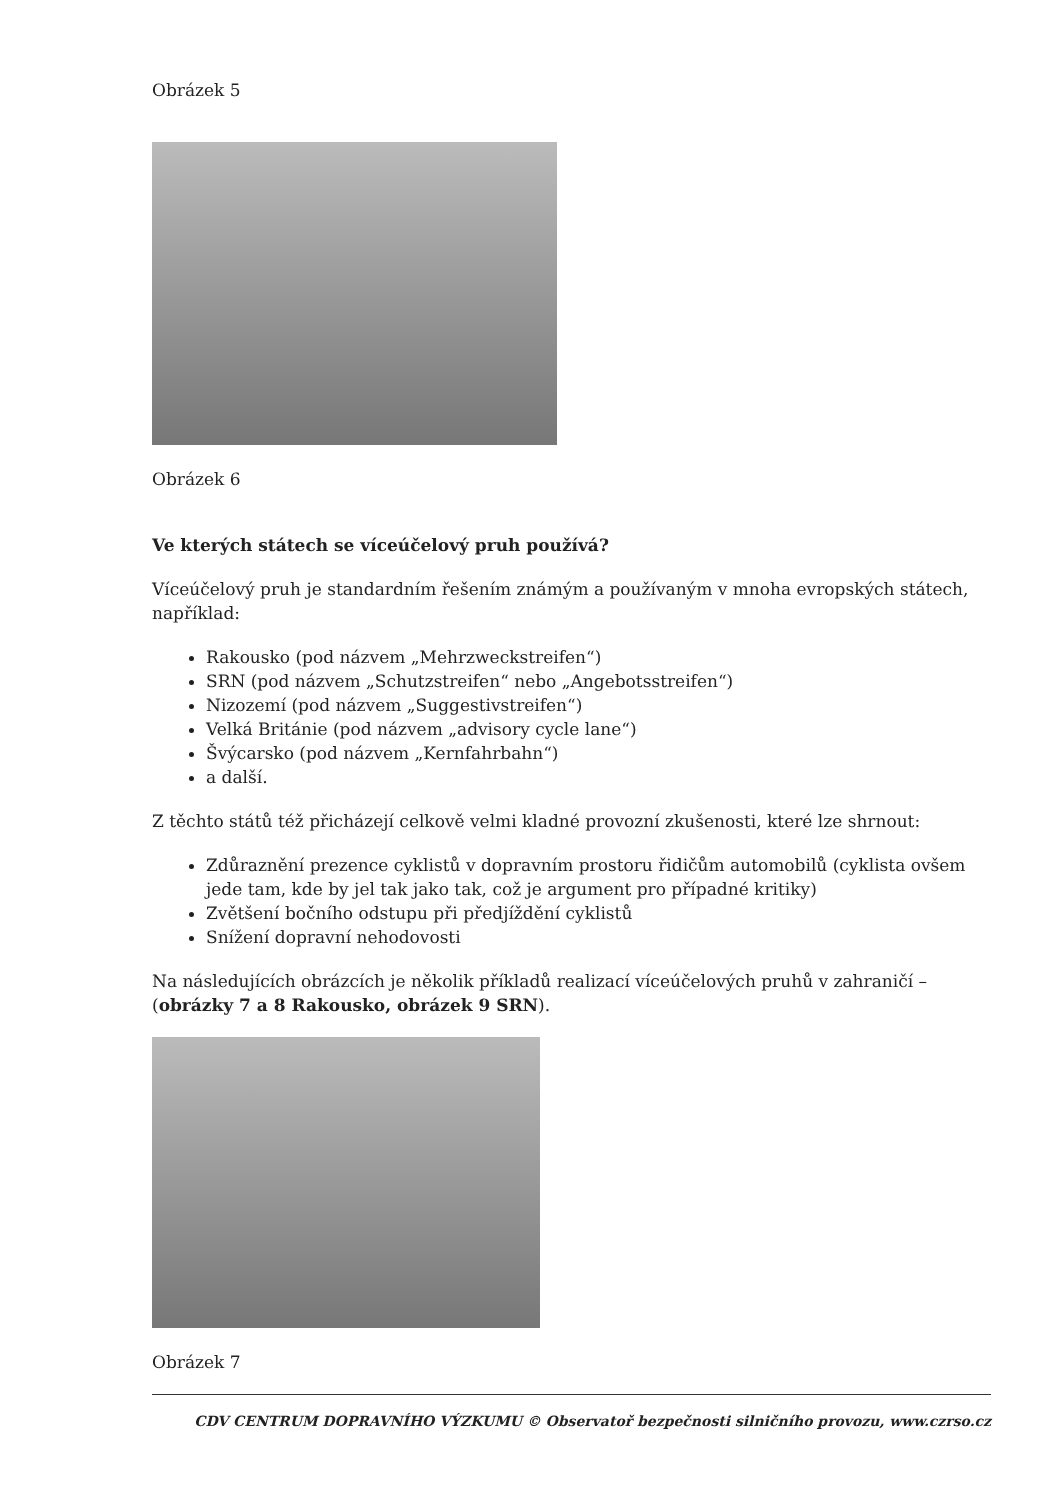Obrázek 5
Obrázek 6
Ve kterých státech se víceúčelový pruh používá?
Víceúčelový pruh je standardním řešením známým a používaným v mnoha evropských státech, například:
Rakousko (pod názvem „Mehrzweckstreifen“)
SRN (pod názvem „Schutzstreifen“ nebo „Angebotsstreifen“)
Nizozemí (pod názvem „Suggestivstreifen“)
Velká Británie (pod názvem „advisory cycle lane“)
Švýcarsko (pod názvem „Kernfahrbahn“)
a další.
Z těchto států též přicházejí celkově velmi kladné provozní zkušenosti, které lze shrnout:
Zdůraznění prezence cyklistů v dopravním prostoru řidičům automobilů (cyklista ovšem jede tam, kde by jel tak jako tak, což je argument pro případné kritiky)
Zvětšení bočního odstupu při předjíždění cyklistů
Snížení dopravní nehodovosti
Na následujících obrázcích je několik příkladů realizací víceúčelových pruhů v zahraničí – (obrázky 7 a 8 Rakousko, obrázek 9 SRN).
Obrázek 7
CDV CENTRUM DOPRAVNÍHO VÝZKUMU © Observatoř bezpečnosti silničního provozu, www.czrso.cz